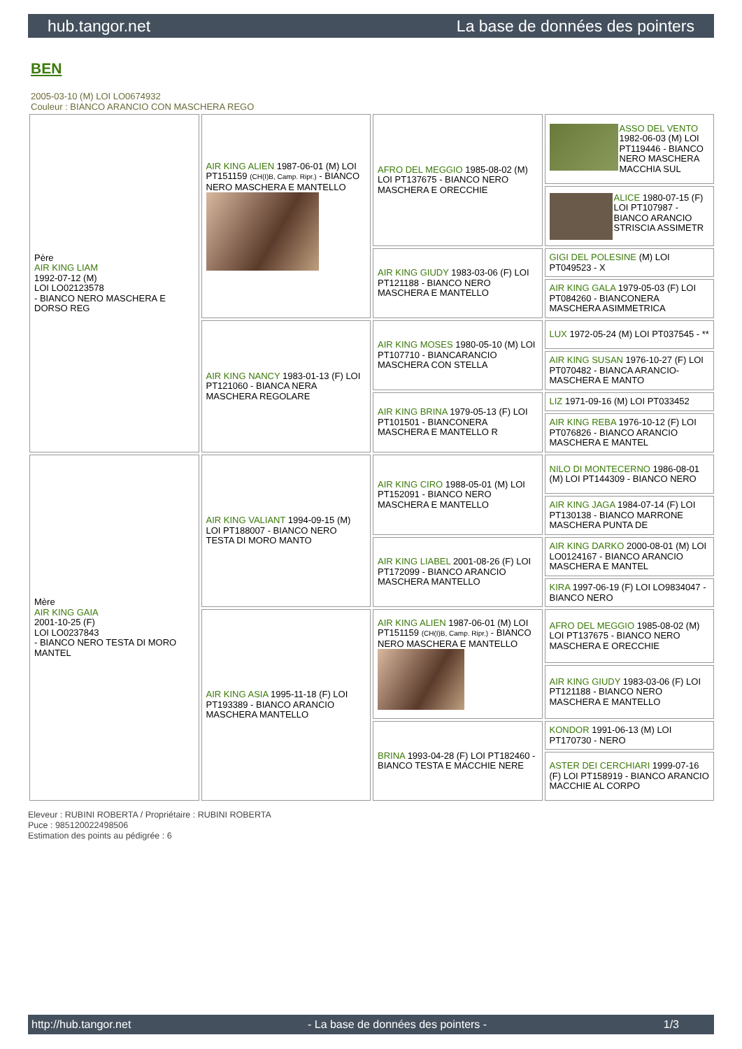hub.tangor.net La base de données des pointers
BEN
2005-03-10 (M) LOI LO0674932
Couleur : BIANCO ARANCIO CON MASCHERA REGO
| Père AIR KING LIAM 1992-07-12 (M) LOI LO02123578 - BIANCO NERO MASCHERA E DORSO REG | AIR KING ALIEN 1987-06-01 (M) LOI PT151159 (CH(I)B, Camp. Ripr.) - BIANCO NERO MASCHERA E MANTELLO | AFRO DEL MEGGIO 1985-08-02 (M) LOI PT137675 - BIANCO NERO MASCHERA E ORECCHIE | ASSO DEL VENTO 1982-06-03 (M) LOI PT119446 - BIANCO NERO MASCHERA MACCHIA SUL |
| | | | ALICE 1980-07-15 (F) LOI PT107987 - BIANCO ARANCIO STRISCIA ASSIMETR |
| | | AIR KING GIUDY 1983-03-06 (F) LOI PT121188 - BIANCO NERO MASCHERA E MANTELLO | GIGI DEL POLESINE (M) LOI PT049523 - X |
| | | | AIR KING GALA 1979-05-03 (F) LOI PT084260 - BIANCONERA MASCHERA ASIMMETRICA |
| | AIR KING NANCY 1983-01-13 (F) LOI PT121060 - BIANCA NERA MASCHERA REGOLARE | AIR KING MOSES 1980-05-10 (M) LOI PT107710 - BIANCARANCIO MASCHERA CON STELLA | LUX 1972-05-24 (M) LOI PT037545 - ** |
| | | | AIR KING SUSAN 1976-10-27 (F) LOI PT070482 - BIANCA ARANCIO-MASCHERA E MANTO |
| | | AIR KING BRINA 1979-05-13 (F) LOI PT101501 - BIANCONERA MASCHERA E MANTELLO R | LIZ 1971-09-16 (M) LOI PT033452 |
| | | | AIR KING REBA 1976-10-12 (F) LOI PT076826 - BIANCO ARANCIO MASCHERA E MANTEL |
| Mère AIR KING GAIA 2001-10-25 (F) LOI LO0237843 - BIANCO NERO TESTA DI MORO MANTEL | AIR KING VALIANT 1994-09-15 (M) LOI PT188007 - BIANCO NERO TESTA DI MORO MANTO | AIR KING CIRO 1988-05-01 (M) LOI PT152091 - BIANCO NERO MASCHERA E MANTELLO | NILO DI MONTECERNO 1986-08-01 (M) LOI PT144309 - BIANCO NERO |
| | | | AIR KING JAGA 1984-07-14 (F) LOI PT130138 - BIANCO MARRONE MASCHERA PUNTA DE |
| | | AIR KING LIABEL 2001-08-26 (F) LOI PT172099 - BIANCO ARANCIO MASCHERA MANTELLO | AIR KING DARKO 2000-08-01 (M) LOI LO0124167 - BIANCO ARANCIO MASCHERA E MANTEL |
| | | | KIRA 1997-06-19 (F) LOI LO9834047 - BIANCO NERO |
| | AIR KING ASIA 1995-11-18 (F) LOI PT193389 - BIANCO ARANCIO MASCHERA MANTELLO | AIR KING ALIEN 1987-06-01 (M) LOI PT151159 (CH(I)B, Camp. Ripr.) - BIANCO NERO MASCHERA E MANTELLO | AFRO DEL MEGGIO 1985-08-02 (M) LOI PT137675 - BIANCO NERO MASCHERA E ORECCHIE |
| | | | AIR KING GIUDY 1983-03-06 (F) LOI PT121188 - BIANCO NERO MASCHERA E MANTELLO |
| | | BRINA 1993-04-28 (F) LOI PT182460 - BIANCO TESTA E MACCHIE NERE | KONDOR 1991-06-13 (M) LOI PT170730 - NERO |
| | | | ASTER DEI CERCHIARI 1999-07-16 (F) LOI PT158919 - BIANCO ARANCIO MACCHIE AL CORPO |
Eleveur : RUBINI ROBERTA / Propriétaire : RUBINI ROBERTA
Puce : 985120022498506
Estimation des points au pédigrée : 6
http://hub.tangor.net - La base de données des pointers - 1/3